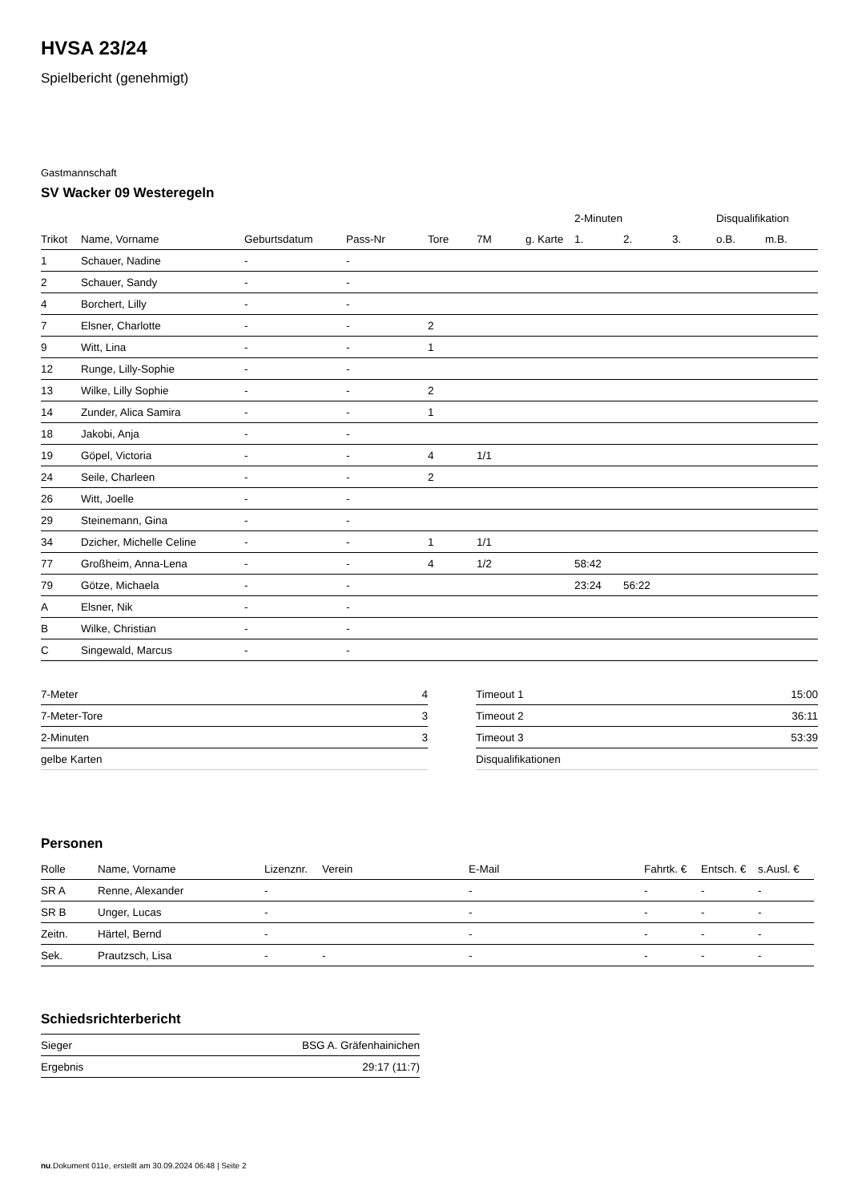HVSA 23/24
Spielbericht (genehmigt)
Gastmannschaft
SV Wacker 09 Westeregeln
| | | | | | | | 2-Minuten | | | Disqualifikation | |
| --- | --- | --- | --- | --- | --- | --- | --- | --- | --- | --- | --- |
| Trikot | Name, Vorname | Geburtsdatum | Pass-Nr | Tore | 7M | g. Karte | 1. | 2. | 3. | o.B. | m.B. |
| 1 | Schauer, Nadine | - | - | | | | | | | | |
| 2 | Schauer, Sandy | - | - | | | | | | | | |
| 4 | Borchert, Lilly | - | - | | | | | | | | |
| 7 | Elsner, Charlotte | - | - | 2 | | | | | | | |
| 9 | Witt, Lina | - | - | 1 | | | | | | | |
| 12 | Runge, Lilly-Sophie | - | - | | | | | | | | |
| 13 | Wilke, Lilly Sophie | - | - | 2 | | | | | | | |
| 14 | Zunder, Alica Samira | - | - | 1 | | | | | | | |
| 18 | Jakobi, Anja | - | - | | | | | | | | |
| 19 | Göpel, Victoria | - | - | 4 | 1/1 | | | | | | |
| 24 | Seile, Charleen | - | - | 2 | | | | | | | |
| 26 | Witt, Joelle | - | - | | | | | | | | |
| 29 | Steinemann, Gina | - | - | | | | | | | | |
| 34 | Dzicher, Michelle Celine | - | - | 1 | 1/1 | | | | | | |
| 77 | Großheim, Anna-Lena | - | - | 4 | 1/2 | | 58:42 | | | | |
| 79 | Götze, Michaela | - | - | | | | 23:24 | 56:22 | | | |
| A | Elsner, Nik | - | - | | | | | | | | |
| B | Wilke, Christian | - | - | | | | | | | | |
| C | Singewald, Marcus | - | - | | | | | | | | |
| 7-Meter | 4 |
| 7-Meter-Tore | 3 |
| 2-Minuten | 3 |
| gelbe Karten | |
| Timeout 1 | 15:00 |
| Timeout 2 | 36:11 |
| Timeout 3 | 53:39 |
| Disqualifikationen | |
Personen
| Rolle | Name, Vorname | Lizenznr. | Verein | E-Mail | Fahrtk. € | Entsch. € | s.Ausl. € |
| --- | --- | --- | --- | --- | --- | --- | --- |
| SR A | Renne, Alexander | - | | - | - | - | - |
| SR B | Unger, Lucas | - | | - | - | - | - |
| Zeitn. | Härtel, Bernd | - | | - | - | - | - |
| Sek. | Prautzsch, Lisa | - | - | - | - | - | - |
Schiedsrichterbericht
| Sieger | BSG A. Gräfenhainichen |
| Ergebnis | 29:17 (11:7) |
nu.Dokument 011e, erstellt am 30.09.2024 06:48 | Seite 2